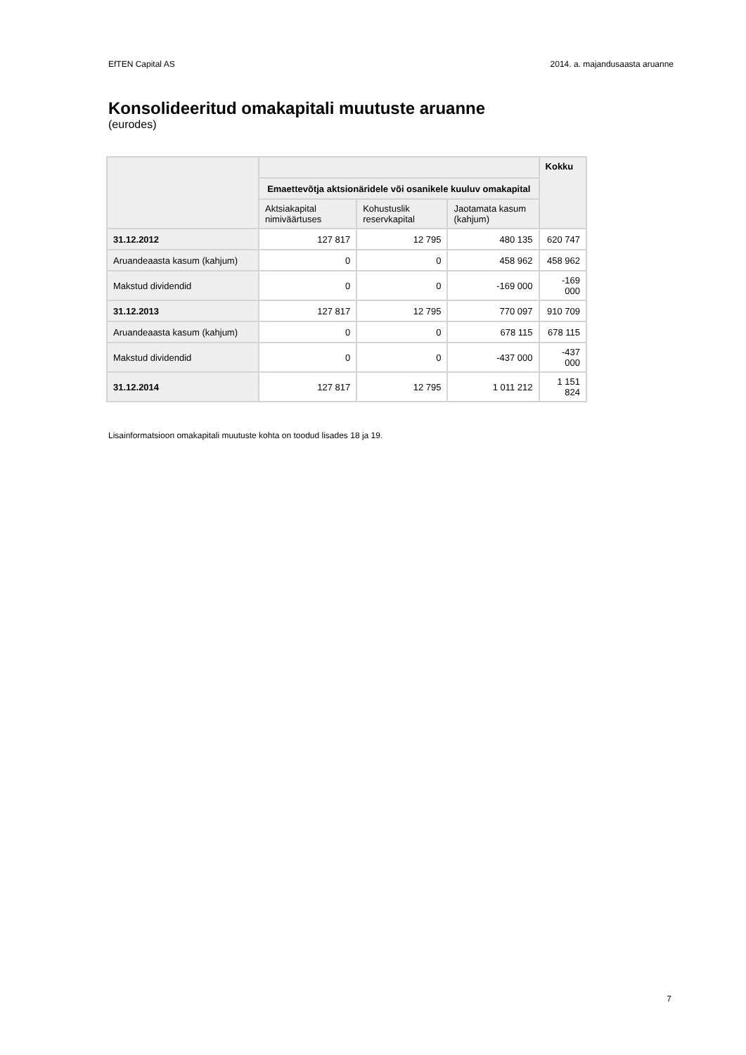EfTEN Capital AS 2014. a. majandusaasta aruanne
Konsolideeritud omakapitali muutuste aruanne
(eurodes)
| | | | | Kokku |
| | Emaettevõtja aktsionäridele või osanikele kuuluv omakapital | | | |
| | Aktsiakapital nimiväärtuses | Kohustuslik reservkapital | Jaotamata kasum (kahjum) | |
| 31.12.2012 | 127 817 | 12 795 | 480 135 | 620 747 |
| Aruandeaasta kasum (kahjum) | 0 | 0 | 458 962 | 458 962 |
| Makstud dividendid | 0 | 0 | -169 000 | -169 000 |
| 31.12.2013 | 127 817 | 12 795 | 770 097 | 910 709 |
| Aruandeaasta kasum (kahjum) | 0 | 0 | 678 115 | 678 115 |
| Makstud dividendid | 0 | 0 | -437 000 | -437 000 |
| 31.12.2014 | 127 817 | 12 795 | 1 011 212 | 1 151 824 |
Lisainformatsioon omakapitali muutuste kohta on toodud lisades 18 ja 19.
7